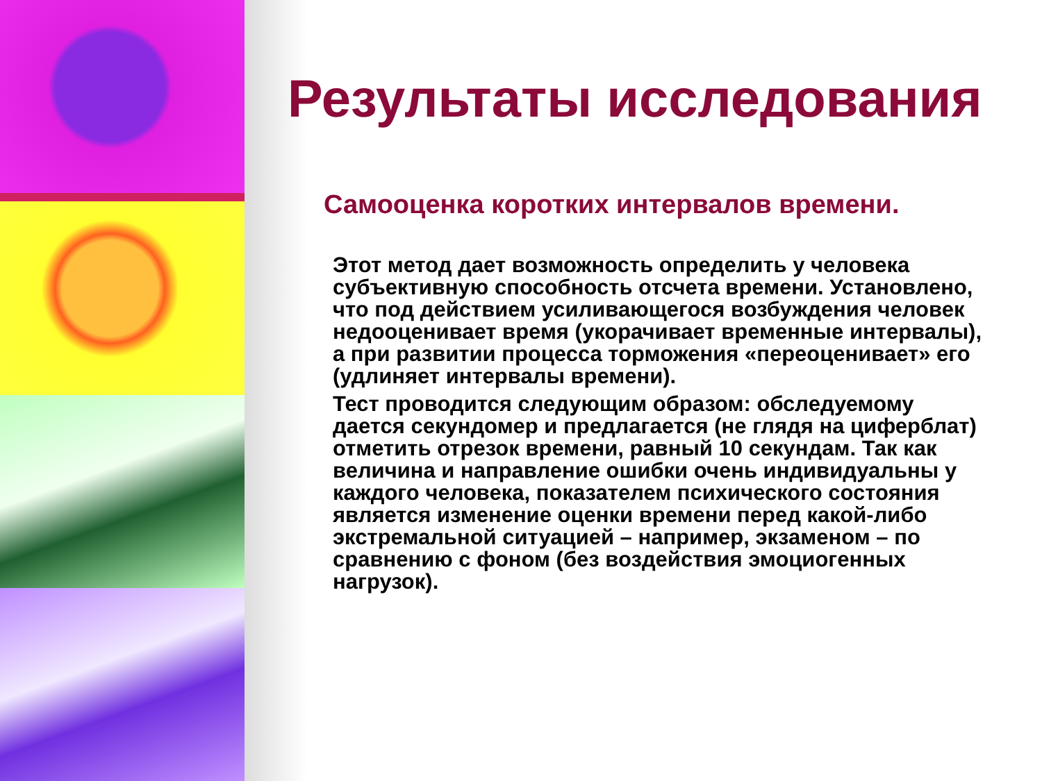Результаты исследования
Самооценка коротких интервалов времени.
Этот метод дает возможность определить у человека субъективную способность отсчета времени. Установлено, что под действием усиливающегося возбуждения человек недооценивает время (укорачивает временные интервалы), а при развитии процесса торможения «переоценивает» его (удлиняет интервалы времени).
Тест проводится следующим образом: обследуемому дается секундомер и предлагается (не глядя на циферблат) отметить отрезок времени, равный 10 секундам. Так как величина и направление ошибки очень индивидуальны у каждого человека, показателем психического состояния является изменение оценки времени перед какой-либо экстремальной ситуацией – например, экзаменом – по сравнению с фоном (без воздействия эмоциогенных нагрузок).